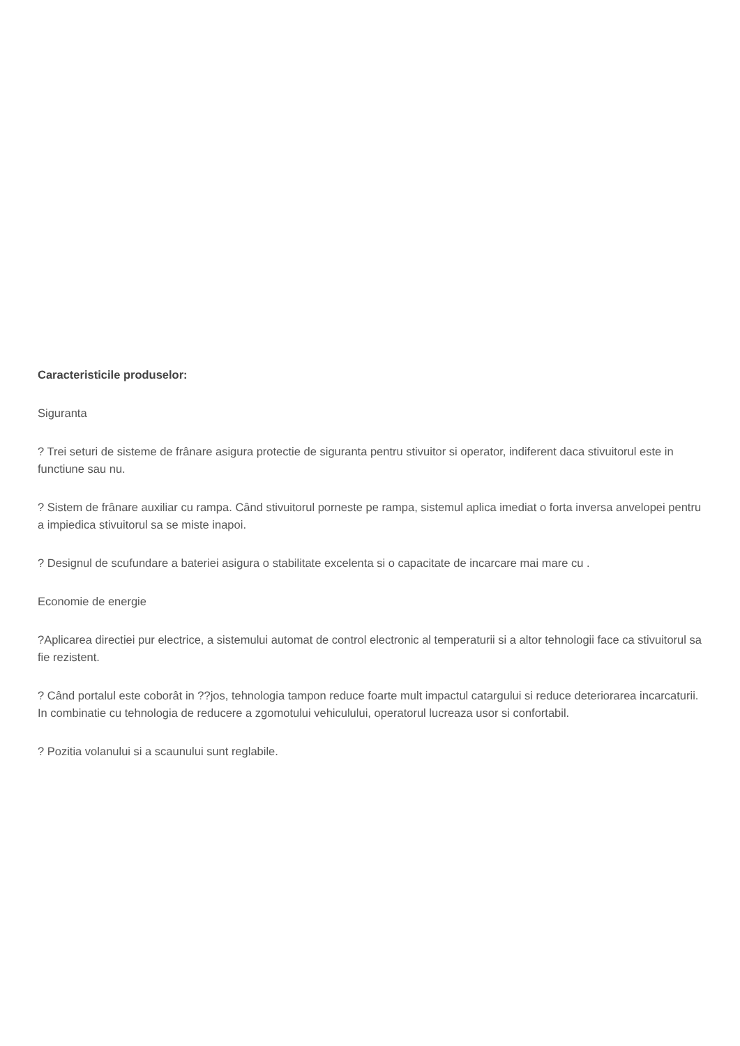Caracteristicile produselor:
Siguranta
? Trei seturi de sisteme de frânare asigura protectie de siguranta pentru stivuitor si operator, indiferent daca stivuitorul este in functiune sau nu.
? Sistem de frânare auxiliar cu rampa. Când stivuitorul porneste pe rampa, sistemul aplica imediat o forta inversa anvelopei pentru a impiedica stivuitorul sa se miste inapoi.
? Designul de scufundare a bateriei asigura o stabilitate excelenta si o capacitate de incarcare mai mare cu .
Economie de energie
?Aplicarea directiei pur electrice, a sistemului automat de control electronic al temperaturii si a altor tehnologii face ca stivuitorul sa fie rezistent.
? Când portalul este coborât in ??jos, tehnologia tampon reduce foarte mult impactul catargului si reduce deteriorarea incarcaturii. In combinatie cu tehnologia de reducere a zgomotului vehiculului, operatorul lucreaza usor si confortabil.
? Pozitia volanului si a scaunului sunt reglabile.